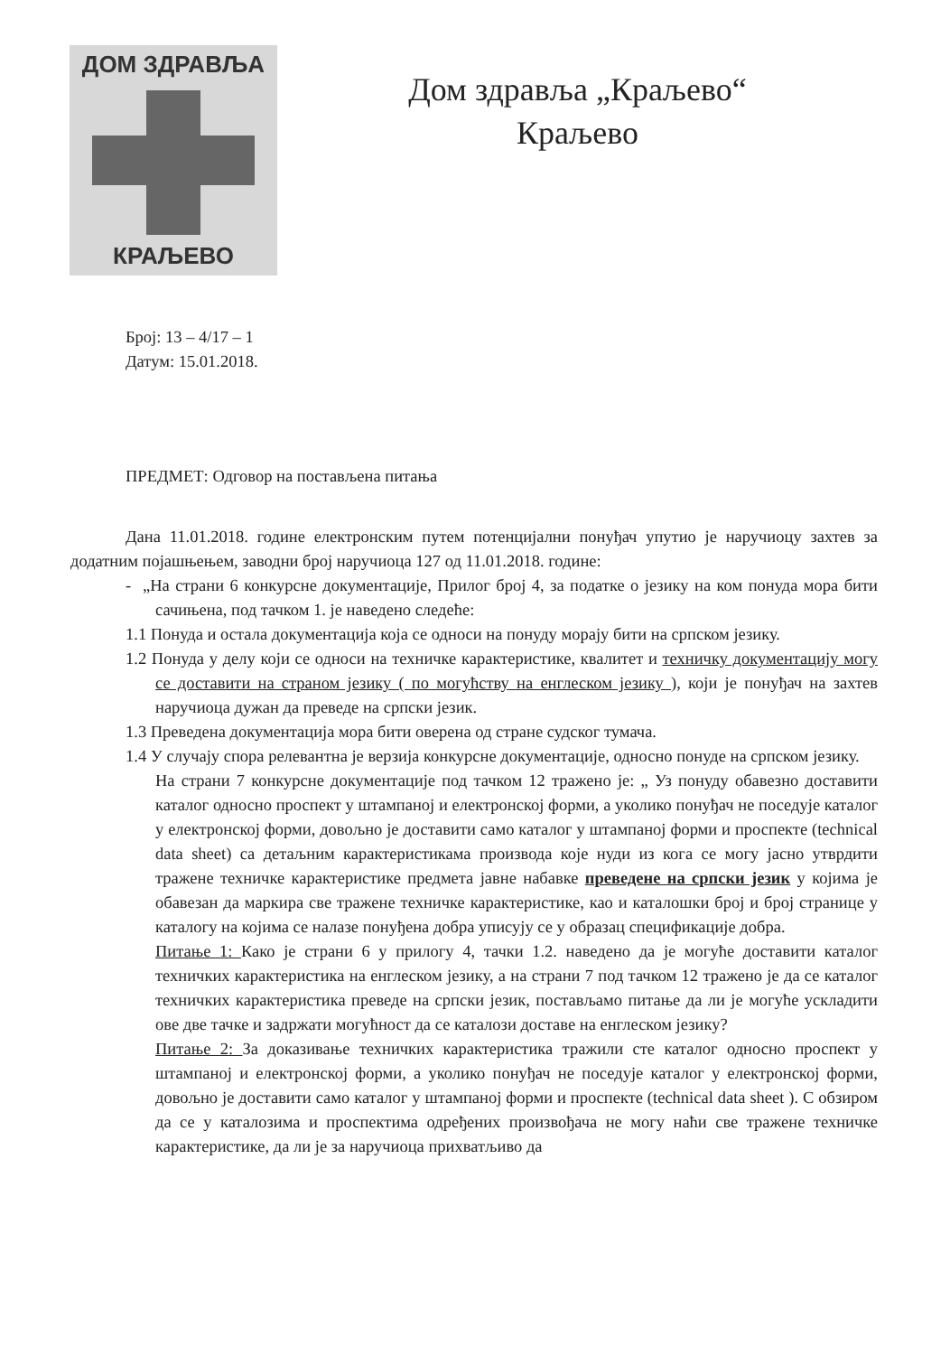ДОМ ЗДРАВЉА
КРАЉЕВО
Дом здравља „Краљево“
Краљево
Број: 13 – 4/17 – 1
Датум: 15.01.2018.
ПРЕДМЕТ: Одговор на постављена питања
Дана 11.01.2018. године електронским путем потенцијални понуђач упутио је наручиоцу захтев за додатним појашњењем, заводни број наручиоца 127 од 11.01.2018. године:
- „На страни 6 конкурсне документације, Прилог број 4, за податке о језику на ком понуда мора бити сачињена, под тачком 1. је наведено следеће:
1.1 Понуда и остала документација која се односи на понуду морају бити на српском језику.
1.2 Понуда у делу који се односи на техничке карактеристике, квалитет и техничку документацију могу се доставити на страном језику ( по могућству на енглеском језику ), који је понуђач на захтев наручиоца дужан да преведе на српски језик.
1.3 Преведена документација мора бити оверена од стране судског тумача.
1.4 У случају спора релевантна је верзија конкурсне документације, односно понуде на српском језику.
На страни 7 конкурсне документације под тачком 12 тражено је: „ Уз понуду обавезно доставити каталог односно проспект у штампаној и електронској форми, а уколико понуђач не поседује каталог у електронској форми, довољно је доставити само каталог у штампаној форми и проспекте (technical data sheet) са детаљним карактеристикама производа које нуди из кога се могу јасно утврдити тражене техничке карактеристике предмета јавне набавке преведене на српски језик у којима је обавезан да маркира све тражене техничке карактеристике, као и каталошки број и број странице у каталогу на којима се налазе понуђена добра уписују се у образац спецификације добра.
Питање 1: Како је страни 6 у прилогу 4, тачки 1.2. наведено да је могуће доставити каталог техничких карактеристика на енглеском језику, а на страни 7 под тачком 12 тражено је да се каталог техничких карактеристика преведе на српски језик, постављамо питање да ли је могуће ускладити ове две тачке и задржати могућност да се каталози доставе на енглеском језику?
Питање 2: За доказивање техничких карактеристика тражили сте каталог односно проспект у штампаној и електронској форми, а уколико понуђач не поседује каталог у електронској форми, довољно је доставити само каталог у штампаној форми и проспекте (technical data sheet ). С обзиром да се у каталозима и проспектима одређених произвођача не могу наћи све тражене техничке карактеристике, да ли је за наручиоца прихватљиво да